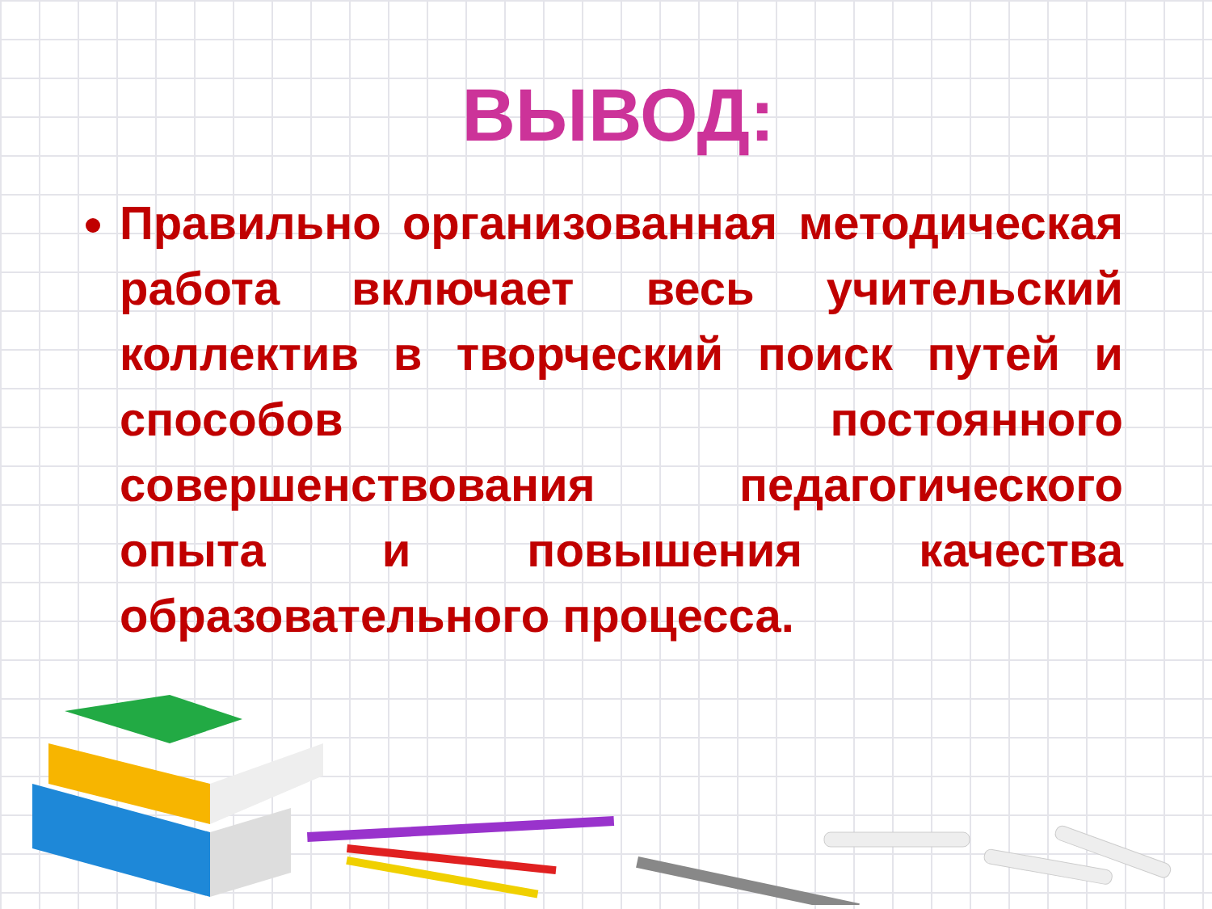ВЫВОД:
Правильно организованная методическая работа включает весь учительский коллектив в творческий поиск путей и способов постоянного совершенствования педагогического опыта и повышения качества образовательного процесса.